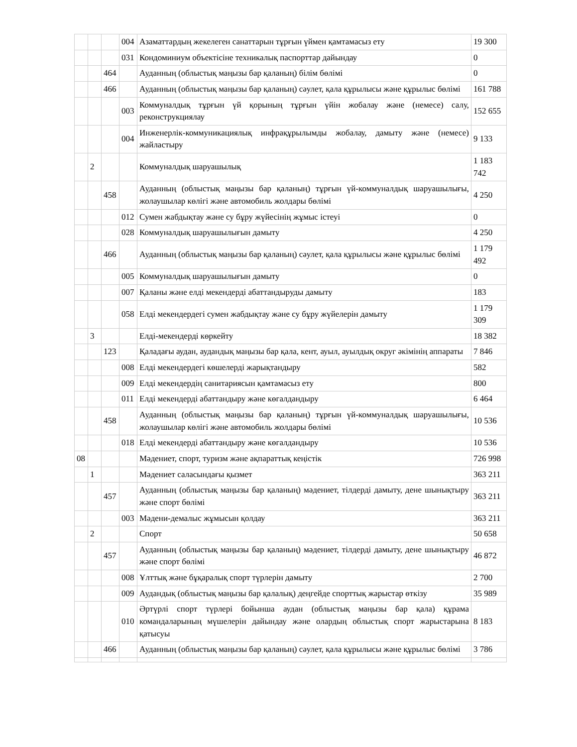| | | | 004 | Азаматтардың жекелеген санаттарын тұрғын үймен қамтамасыз ету | 19 300 |
| | | | 031 | Кондоминиум объектісіне техникалық паспорттар дайындау | 0 |
| | | 464 | | Ауданның (облыстық маңызы бар қаланың) білім бөлімі | 0 |
| | | 466 | | Ауданның (облыстық маңызы бар қаланың) сәулет, қала құрылысы және құрылыс бөлімі | 161 788 |
| | | | 003 | Коммуналдық тұрғын үй қорының тұрғын үйін жобалау және (немесе) салу, реконструкциялау | 152 655 |
| | | | 004 | Инженерлік-коммуникациялық инфрақұрылымды жобалау, дамыту және (немесе) жайластыру | 9 133 |
| | 2 | | | Коммуналдық шаруашылық | 1 183 742 |
| | | 458 | | Ауданның (облыстық маңызы бар қаланың) тұрғын үй-коммуналдық шаруашылығы, жолаушылар көлігі және автомобиль жолдары бөлімі | 4 250 |
| | | | 012 | Сумен жабдықтау және су бұру жүйесінің жұмыс істеуі | 0 |
| | | | 028 | Коммуналдық шаруашылығын дамыту | 4 250 |
| | | 466 | | Ауданның (облыстық маңызы бар қаланың) сәулет, қала құрылысы және құрылыс бөлімі | 1 179 492 |
| | | | 005 | Коммуналдық шаруашылығын дамыту | 0 |
| | | | 007 | Қаланы және елді мекендерді абаттандыруды дамыту | 183 |
| | | | 058 | Елді мекендердегі сумен жабдықтау және су бұру жүйелерін дамыту | 1 179 309 |
| | 3 | | | Елді-мекендерді көркейту | 18 382 |
| | | 123 | | Қаладағы аудан, аудандық маңызы бар қала, кент, ауыл, ауылдық округ әкімінің аппараты | 7 846 |
| | | | 008 | Елді мекендердегі көшелерді жарықтандыру | 582 |
| | | | 009 | Елді мекендердің санитариясын қамтамасыз ету | 800 |
| | | | 011 | Елді мекендерді абаттандыру және көгалдандыру | 6 464 |
| | | 458 | | Ауданның (облыстық маңызы бар қаланың) тұрғын үй-коммуналдық шаруашылығы, жолаушылар көлігі және автомобиль жолдары бөлімі | 10 536 |
| | | | 018 | Елді мекендерді абаттандыру және көгалдандыру | 10 536 |
| 08 | | | | Мәдениет, спорт, туризм және ақпараттық кеңістік | 726 998 |
| | 1 | | | Мәдениет саласындағы қызмет | 363 211 |
| | | 457 | | Ауданның (облыстық маңызы бар қаланың) мәдениет, тілдерді дамыту, дене шынықтыру және спорт бөлімі | 363 211 |
| | | | 003 | Мәдени-демалыс жұмысын қолдау | 363 211 |
| | 2 | | | Спорт | 50 658 |
| | | 457 | | Ауданның (облыстық маңызы бар қаланың) мәдениет, тілдерді дамыту, дене шынықтыру және спорт бөлімі | 46 872 |
| | | | 008 | Ұлттық және бұқаралық спорт түрлерін дамыту | 2 700 |
| | | | 009 | Аудандық (облыстық маңызы бар қалалық) деңгейде спорттық жарыстар өткізу | 35 989 |
| | | | 010 | Әртүрлі спорт түрлері бойынша аудан (облыстық маңызы бар қала) құрама командаларының мүшелерін дайындау және олардың облыстық спорт жарыстарына қатысуы | 8 183 |
| | | 466 | | Ауданның (облыстық маңызы бар қаланың) сәулет, қала құрылысы және құрылыс бөлімі | 3 786 |